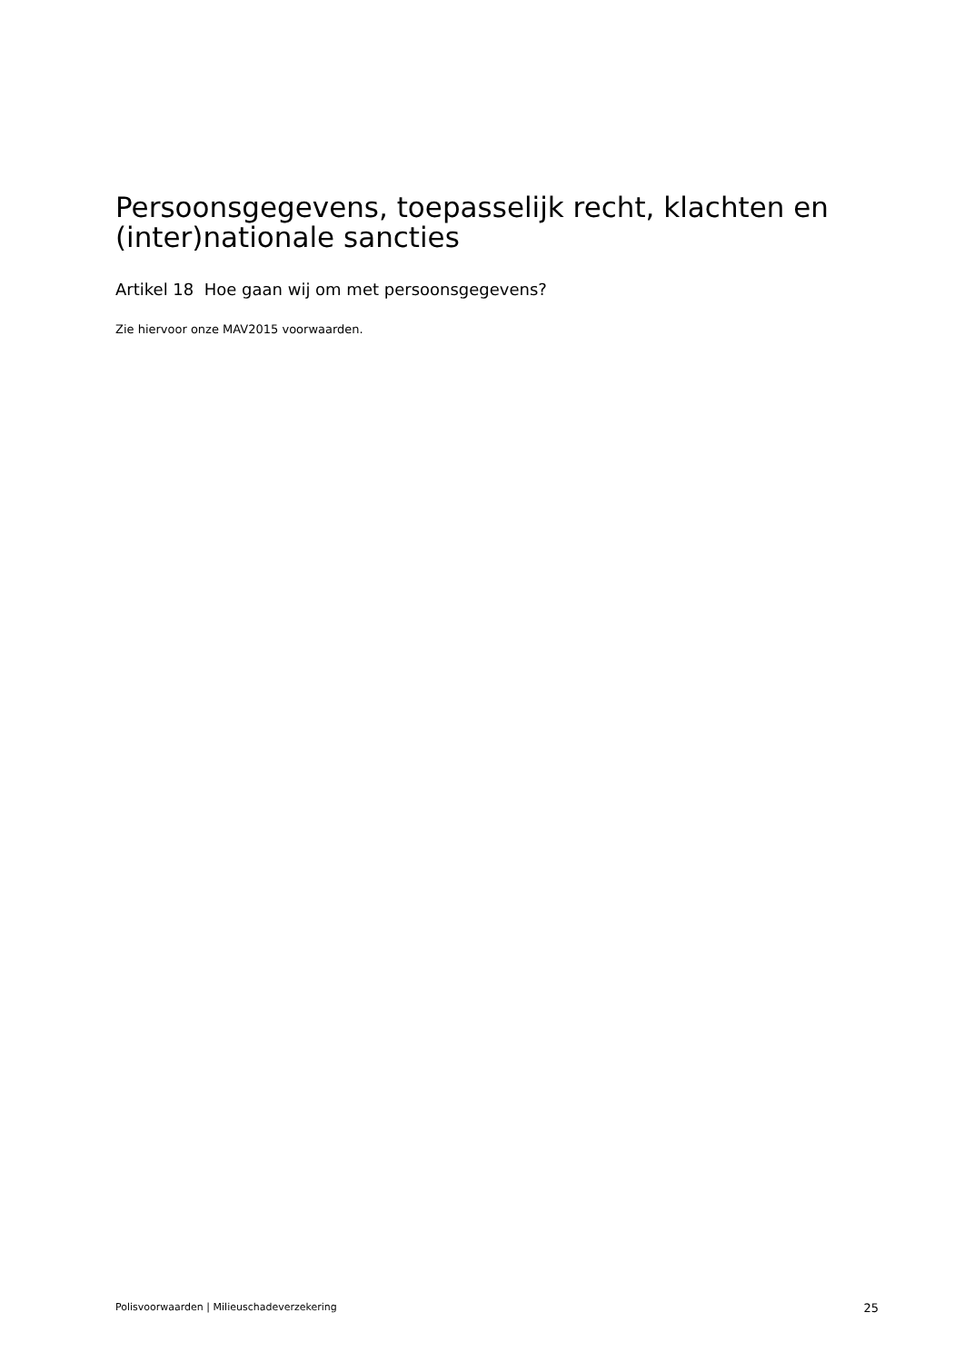Persoonsgegevens, toepasselijk recht, klachten en (inter)nationale sancties
Artikel 18 Hoe gaan wij om met persoonsgegevens?
Zie hiervoor onze MAV2015 voorwaarden.
Polisvoorwaarden | Milieuschadeverzekering 25